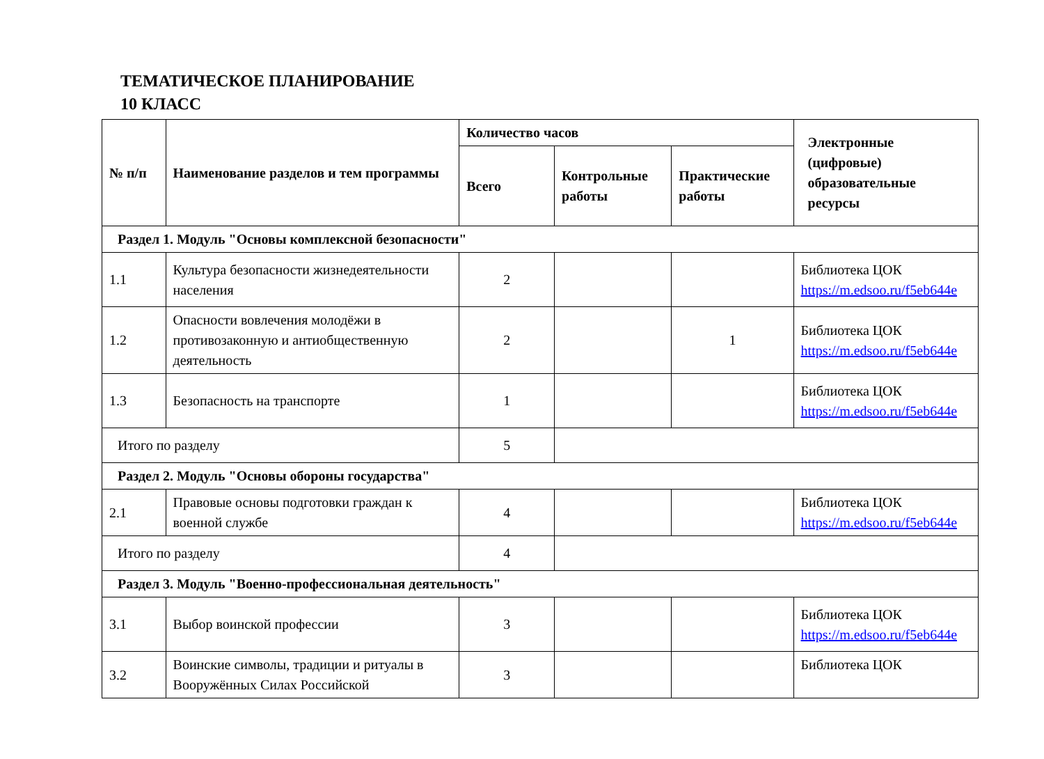ТЕМАТИЧЕСКОЕ ПЛАНИРОВАНИЕ
10 КЛАСС
| № п/п | Наименование разделов и тем программы | Количество часов | | | Электронные (цифровые) образовательные ресурсы |
| --- | --- | --- | --- | --- | --- |
| | | Всего | Контрольные работы | Практические работы | |
| Раздел 1. Модуль "Основы комплексной безопасности" | | | | | |
| 1.1 | Культура безопасности жизнедеятельности населения | 2 | | | Библиотека ЦОК https://m.edsoo.ru/f5eb644e |
| 1.2 | Опасности вовлечения молодёжи в противозаконную и антиобщественную деятельность | 2 | | 1 | Библиотека ЦОК https://m.edsoo.ru/f5eb644e |
| 1.3 | Безопасность на транспорте | 1 | | | Библиотека ЦОК https://m.edsoo.ru/f5eb644e |
| Итого по разделу | | 5 | | | |
| Раздел 2. Модуль "Основы обороны государства" | | | | | |
| 2.1 | Правовые основы подготовки граждан к военной службе | 4 | | | Библиотека ЦОК https://m.edsoo.ru/f5eb644e |
| Итого по разделу | | 4 | | | |
| Раздел 3. Модуль "Военно-профессиональная деятельность" | | | | | |
| 3.1 | Выбор воинской профессии | 3 | | | Библиотека ЦОК https://m.edsoo.ru/f5eb644e |
| 3.2 | Воинские символы, традиции и ритуалы в Вооружённых Силах Российской | 3 | | | Библиотека ЦОК |